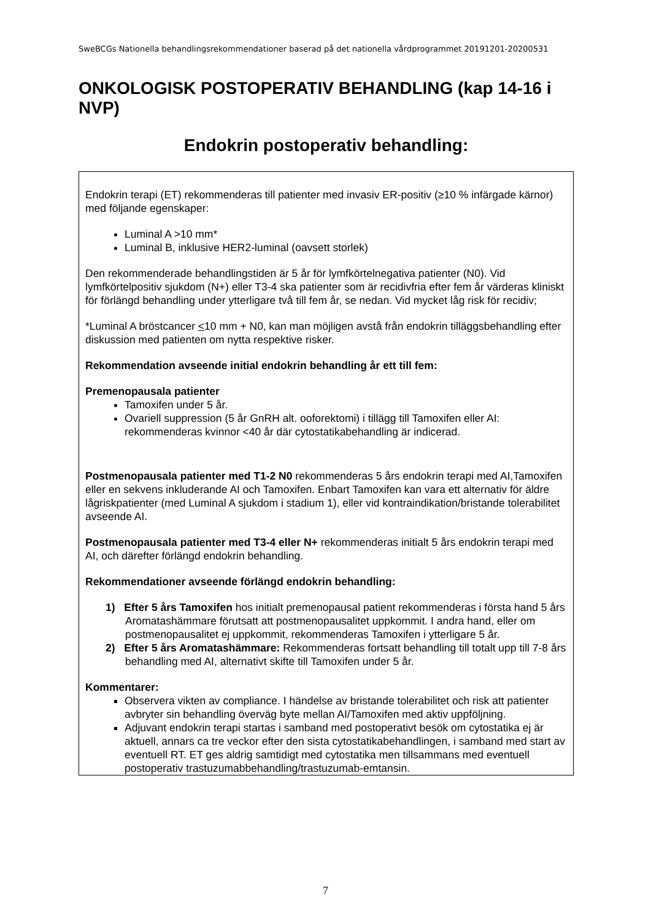SweBCGs Nationella behandlingsrekommendationer baserad på det nationella vårdprogrammet 20191201-20200531
ONKOLOGISK POSTOPERATIV BEHANDLING (kap 14-16 i NVP)
| Endokrin postoperativ behandling: |
| --- |
| Endokrin terapi (ET) rekommenderas till patienter med invasiv ER-positiv (≥10 % infärgade kärnor) med följande egenskaper: Luminal A >10 mm* Luminal B, inklusive HER2-luminal (oavsett storlek) Den rekommenderade behandlingstiden är 5 år för lymfkörtelnegativa patienter (N0). Vid lymfkörtelpositiv sjukdom (N+) eller T3-4 ska patienter som är recidivfria efter fem år värderas kliniskt för förlängd behandling under ytterligare två till fem år, se nedan. Vid mycket låg risk för recidiv; *Luminal A bröstcancer < 10 mm + N0, kan man möjligen avstå från endokrin tilläggsbehandling efter diskussion med patienten om nytta respektive risker. Rekommendation avseende initial endokrin behandling år ett till fem: Premenopausala patienter Tamoxifen under 5 år. Ovariell suppression (5 år GnRH alt. ooforektomi) i tillägg till Tamoxifen eller AI: rekommenderas kvinnor <40 år där cytostatikabehandling är indicerad. Postmenopausala patienter med T1-2 N0 rekommenderas 5 års endokrin terapi med AI,Tamoxifen eller en sekvens inkluderande AI och Tamoxifen. Enbart Tamoxifen kan vara ett alternativ för äldre lågriskpatienter (med Luminal A sjukdom i stadium 1), eller vid kontraindikation/bristande tolerabilitet avseende AI. Postmenopausala patienter med T3-4 eller N+ rekommenderas initialt 5 års endokrin terapi med AI, och därefter förlängd endokrin behandling. Rekommendationer avseende förlängd endokrin behandling: 1) Efter 5 års Tamoxifen hos initialt premenopausal patient rekommenderas i första hand 5 års Aromatashämmare förutsatt att postmenopausalitet uppkommit. I andra hand, eller om postmenopausalitet ej uppkommit, rekommenderas Tamoxifen i ytterligare 5 år. 2) Efter 5 års Aromatashämmare: Rekommenderas fortsatt behandling till totalt upp till 7-8 års behandling med AI, alternativt skifte till Tamoxifen under 5 år. Kommentarer: Observera vikten av compliance. I händelse av bristande tolerabilitet och risk att patienter avbryter sin behandling överväg byte mellan AI/Tamoxifen med aktiv uppföljning. Adjuvant endokrin terapi startas i samband med postoperativt besök om cytostatika ej är aktuell, annars ca tre veckor efter den sista cytostatikabehandlingen, i samband med start av eventuell RT. ET ges aldrig samtidigt med cytostatika men tillsammans med eventuell postoperativ trastuzumabbehandling/trastuzumab-emtansin. |
7